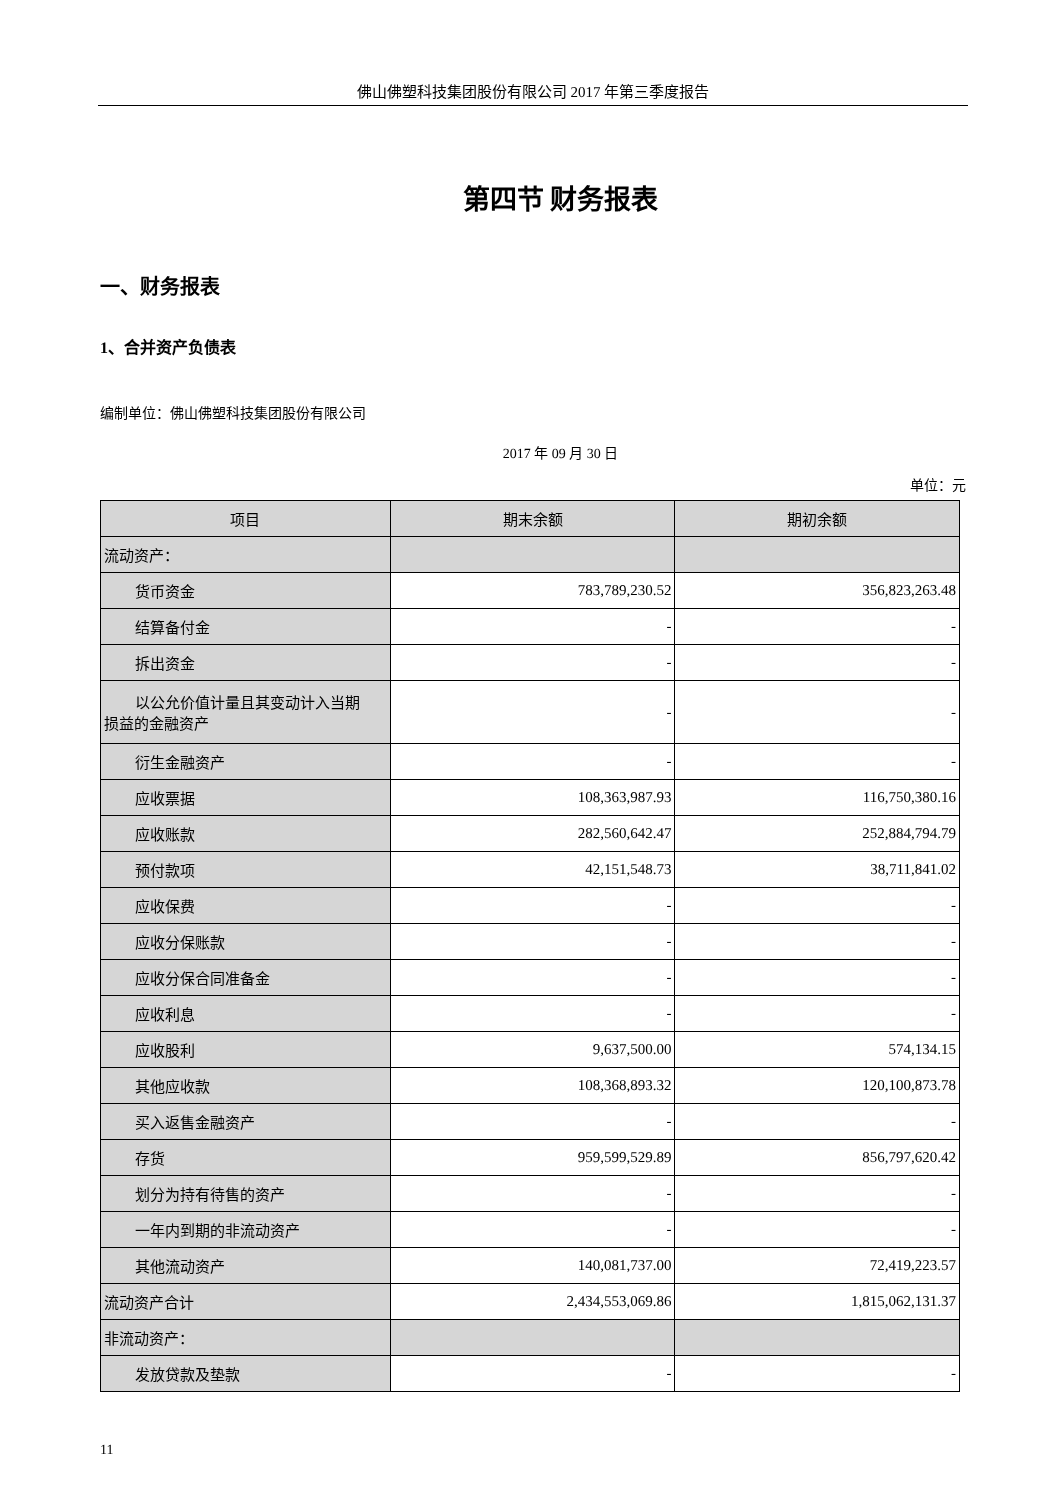佛山佛塑科技集团股份有限公司 2017 年第三季度报告
第四节 财务报表
一、财务报表
1、合并资产负债表
编制单位：佛山佛塑科技集团股份有限公司
2017 年 09 月 30 日
单位：元
| 项目 | 期末余额 | 期初余额 |
| --- | --- | --- |
| 流动资产： | | |
| 货币资金 | 783,789,230.52 | 356,823,263.48 |
| 结算备付金 | - | - |
| 拆出资金 | - | - |
| 以公允价值计量且其变动计入当期 损益的金融资产 | - | - |
| 衍生金融资产 | - | - |
| 应收票据 | 108,363,987.93 | 116,750,380.16 |
| 应收账款 | 282,560,642.47 | 252,884,794.79 |
| 预付款项 | 42,151,548.73 | 38,711,841.02 |
| 应收保费 | - | - |
| 应收分保账款 | - | - |
| 应收分保合同准备金 | - | - |
| 应收利息 | - | - |
| 应收股利 | 9,637,500.00 | 574,134.15 |
| 其他应收款 | 108,368,893.32 | 120,100,873.78 |
| 买入返售金融资产 | - | - |
| 存货 | 959,599,529.89 | 856,797,620.42 |
| 划分为持有待售的资产 | - | - |
| 一年内到期的非流动资产 | - | - |
| 其他流动资产 | 140,081,737.00 | 72,419,223.57 |
| 流动资产合计 | 2,434,553,069.86 | 1,815,062,131.37 |
| 非流动资产： | | |
| 发放贷款及垫款 | - | - |
11